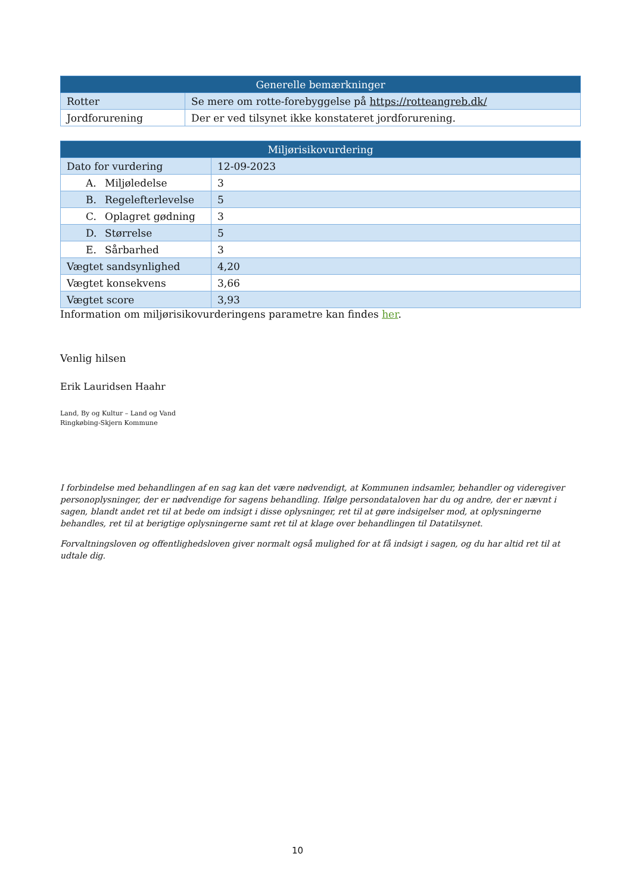| Generelle bemærkninger | |
| --- | --- |
| Rotter | Se mere om rotte-forebyggelse på https://rotteangreb.dk/ |
| Jordforurening | Der er ved tilsynet ikke konstateret jordforurening. |
| Miljørisikovurdering | |
| --- | --- |
| Dato for vurdering | 12-09-2023 |
| A. Miljøledelse | 3 |
| B. Regelefterlevelse | 5 |
| C. Oplagret gødning | 3 |
| D. Størrelse | 5 |
| E. Sårbarhed | 3 |
| Vægtet sandsynlighed | 4,20 |
| Vægtet konsekvens | 3,66 |
| Vægtet score | 3,93 |
Information om miljørisikovurderingens parametre kan findes her.
Venlig hilsen
Erik Lauridsen Haahr
Land, By og Kultur – Land og Vand
Ringkøbing-Skjern Kommune
I forbindelse med behandlingen af en sag kan det være nødvendigt, at Kommunen indsamler, behandler og videregiver personoplysninger, der er nødvendige for sagens behandling. Ifølge persondataloven har du og andre, der er nævnt i sagen, blandt andet ret til at bede om indsigt i disse oplysninger, ret til at gøre indsigelser mod, at oplysningerne behandles, ret til at berigtige oplysningerne samt ret til at klage over behandlingen til Datatilsynet.
Forvaltningsloven og offentlighedsloven giver normalt også mulighed for at få indsigt i sagen, og du har altid ret til at udtale dig.
10